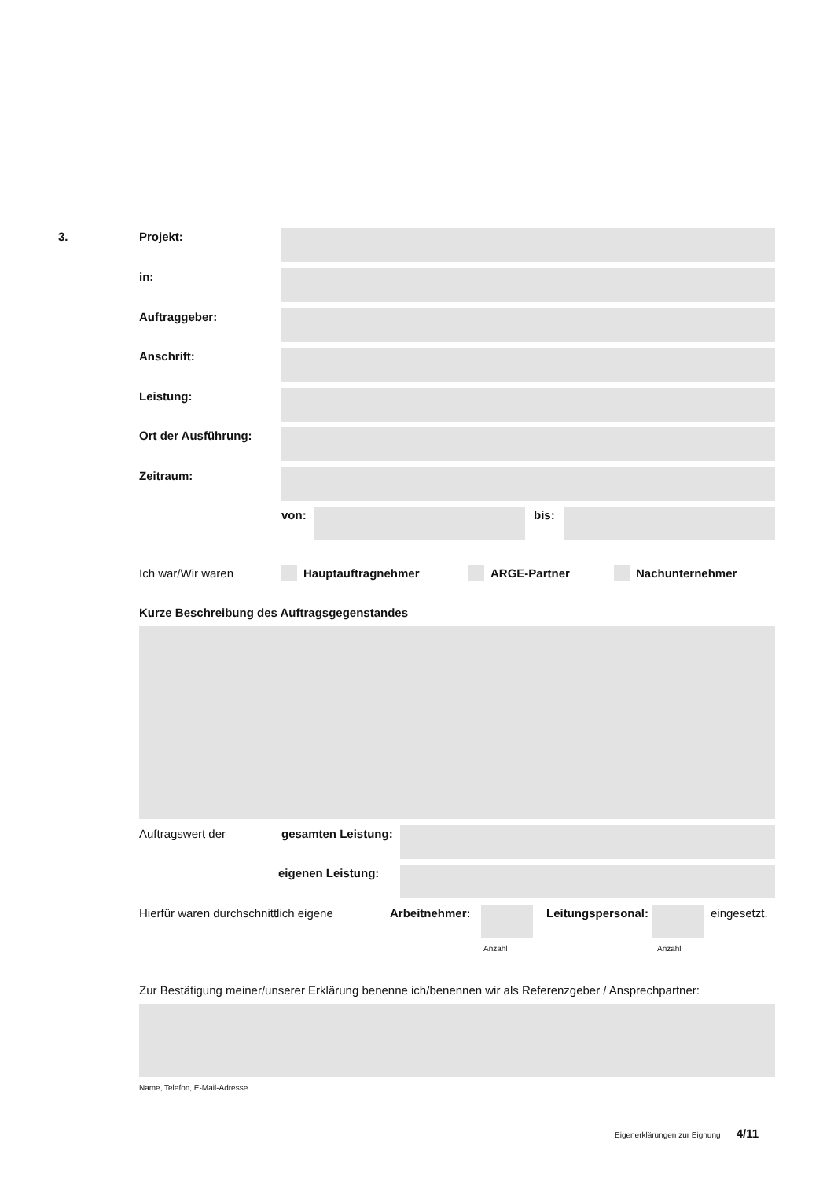3. Projekt:
in:
Auftraggeber:
Anschrift:
Leistung:
Ort der Ausführung:
Zeitraum:
von: bis:
Ich war/Wir waren Hauptauftragnehmer ARGE-Partner Nachunternehmer
Kurze Beschreibung des Auftragsgegenstandes
Auftragswert der gesamten Leistung:
eigenen Leistung:
Hierfür waren durchschnittlich eigene Arbeitnehmer: Leitungspersonal: eingesetzt.
Anzahl Anzahl
Zur Bestätigung meiner/unserer Erklärung benenne ich/benennen wir als Referenzgeber / Ansprechpartner:
Name, Telefon, E-Mail-Adresse
Eigenerklärungen zur Eignung 4/11